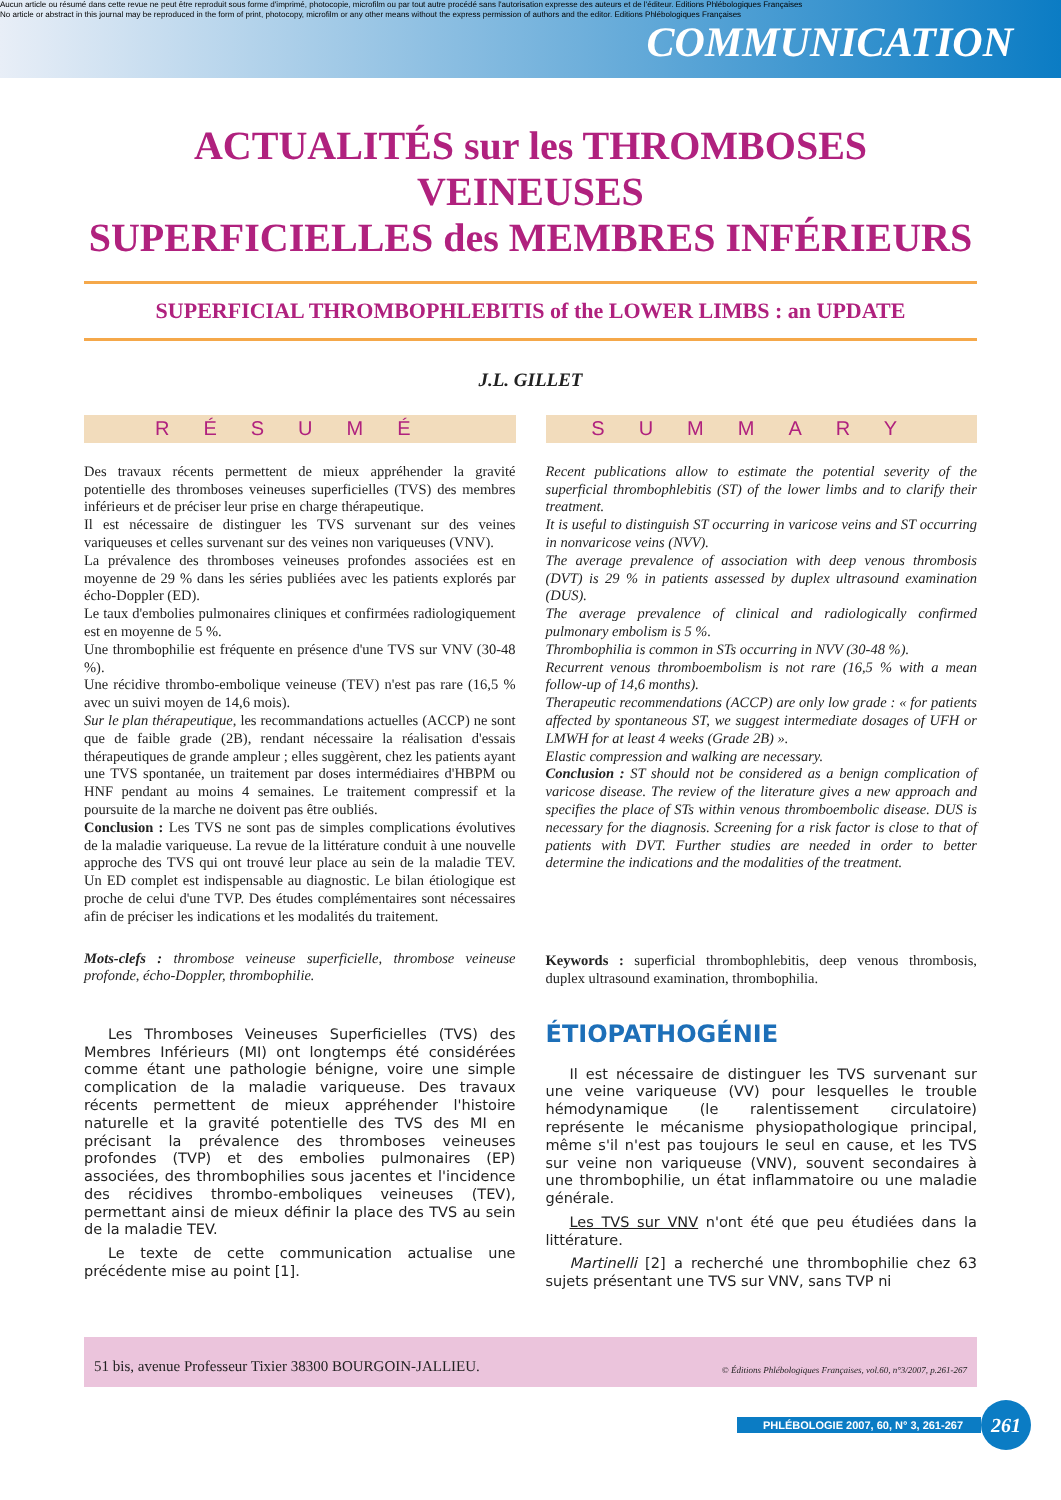Aucun article ou résumé dans cette revue ne peut être reproduit sous forme d'imprimé, photocopie, microfilm ou par tout autre procédé sans l'autorisation expresse des auteurs et de l'éditeur. Editions Phlébologiques Françaises
No article or abstract in this journal may be reproduced in the form of print, photocopy, microfilm or any other means without the express permission of authors and the editor. Editions Phlébologiques Françaises
COMMUNICATION
ACTUALITÉS sur les THROMBOSES VEINEUSES
SUPERFICIELLES des MEMBRES INFÉRIEURS
SUPERFICIAL THROMBOPHLEBITIS of the LOWER LIMBS : an UPDATE
J.L. GILLET
RÉSUMÉ
Des travaux récents permettent de mieux appréhender la gravité potentielle des thromboses veineuses superficielles (TVS) des membres inférieurs et de préciser leur prise en charge thérapeutique.
Il est nécessaire de distinguer les TVS survenant sur des veines variqueuses et celles survenant sur des veines non variqueuses (VNV).
La prévalence des thromboses veineuses profondes associées est en moyenne de 29 % dans les séries publiées avec les patients explorés par écho-Doppler (ED).
Le taux d'embolies pulmonaires cliniques et confirmées radiologiquement est en moyenne de 5 %.
Une thrombophilie est fréquente en présence d'une TVS sur VNV (30-48 %).
Une récidive thrombo-embolique veineuse (TEV) n'est pas rare (16,5 % avec un suivi moyen de 14,6 mois).
Sur le plan thérapeutique, les recommandations actuelles (ACCP) ne sont que de faible grade (2B), rendant nécessaire la réalisation d'essais thérapeutiques de grande ampleur ; elles suggèrent, chez les patients ayant une TVS spontanée, un traitement par doses intermédiaires d'HBPM ou HNF pendant au moins 4 semaines. Le traitement compressif et la poursuite de la marche ne doivent pas être oubliés.
Conclusion : Les TVS ne sont pas de simples complications évolutives de la maladie variqueuse. La revue de la littérature conduit à une nouvelle approche des TVS qui ont trouvé leur place au sein de la maladie TEV. Un ED complet est indispensable au diagnostic. Le bilan étiologique est proche de celui d'une TVP. Des études complémentaires sont nécessaires afin de préciser les indications et les modalités du traitement.
Mots-clefs : thrombose veineuse superficielle, thrombose veineuse profonde, écho-Doppler, thrombophilie.
SUMMARY
Recent publications allow to estimate the potential severity of the superficial thrombophlebitis (ST) of the lower limbs and to clarify their treatment.
It is useful to distinguish ST occurring in varicose veins and ST occurring in nonvaricose veins (NVV).
The average prevalence of association with deep venous thrombosis (DVT) is 29 % in patients assessed by duplex ultrasound examination (DUS).
The average prevalence of clinical and radiologically confirmed pulmonary embolism is 5 %.
Thrombophilia is common in STs occurring in NVV (30-48 %).
Recurrent venous thromboembolism is not rare (16,5 % with a mean follow-up of 14,6 months).
Therapeutic recommendations (ACCP) are only low grade : « for patients affected by spontaneous ST, we suggest intermediate dosages of UFH or LMWH for at least 4 weeks (Grade 2B) ».
Elastic compression and walking are necessary.
Conclusion : ST should not be considered as a benign complication of varicose disease. The review of the literature gives a new approach and specifies the place of STs within venous thromboembolic disease. DUS is necessary for the diagnosis. Screening for a risk factor is close to that of patients with DVT. Further studies are needed in order to better determine the indications and the modalities of the treatment.
Keywords : superficial thrombophlebitis, deep venous thrombosis, duplex ultrasound examination, thrombophilia.
Les Thromboses Veineuses Superficielles (TVS) des Membres Inférieurs (MI) ont longtemps été considérées comme étant une pathologie bénigne, voire une simple complication de la maladie variqueuse. Des travaux récents permettent de mieux appréhender l'histoire naturelle et la gravité potentielle des TVS des MI en précisant la prévalence des thromboses veineuses profondes (TVP) et des embolies pulmonaires (EP) associées, des thrombophilies sous jacentes et l'incidence des récidives thrombo-emboliques veineuses (TEV), permettant ainsi de mieux définir la place des TVS au sein de la maladie TEV.
Le texte de cette communication actualise une précédente mise au point [1].
ÉTIOPATHOGÉNIE
Il est nécessaire de distinguer les TVS survenant sur une veine variqueuse (VV) pour lesquelles le trouble hémodynamique (le ralentissement circulatoire) représente le mécanisme physiopathologique principal, même s'il n'est pas toujours le seul en cause, et les TVS sur veine non variqueuse (VNV), souvent secondaires à une thrombophilie, un état inflammatoire ou une maladie générale.
Les TVS sur VNV n'ont été que peu étudiées dans la littérature.
Martinelli [2] a recherché une thrombophilie chez 63 sujets présentant une TVS sur VNV, sans TVP ni
51 bis, avenue Professeur Tixier 38300 BOURGOIN-JALLIEU. © Éditions Phlébologiques Françaises, vol.60, n°3/2007, p.261-267
PHLÉBOLOGIE 2007, 60, N° 3, 261-267 261